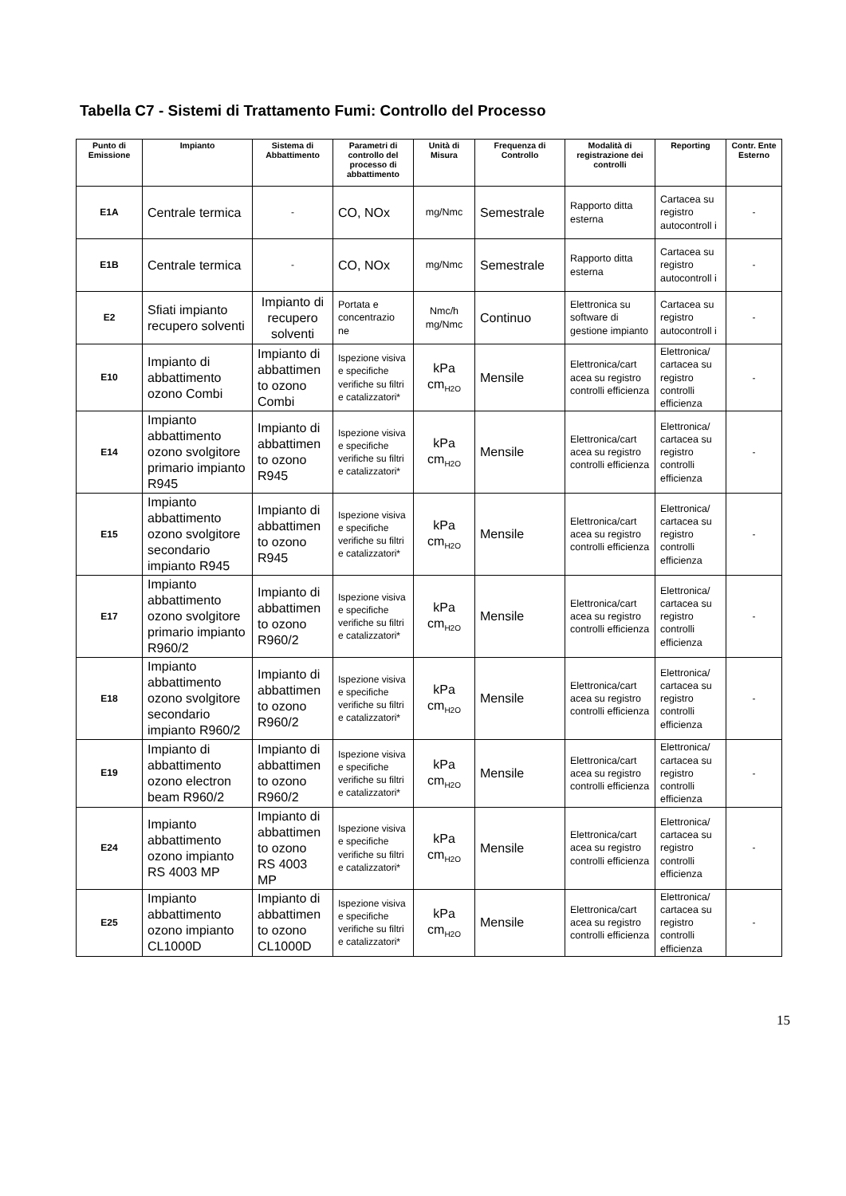Tabella C7 - Sistemi di Trattamento Fumi: Controllo del Processo
| Punto di Emissione | Impianto | Sistema di Abbattimento | Parametri di controllo del processo di abbattimento | Unità di Misura | Frequenza di Controllo | Modalità di registrazione dei controlli | Reporting | Contr. Ente Esterno |
| --- | --- | --- | --- | --- | --- | --- | --- | --- |
| E1A | Centrale termica | - | CO, NOx | mg/Nmc | Semestrale | Rapporto ditta esterna | Cartacea su registro autocontroll i | - |
| E1B | Centrale termica | - | CO, NOx | mg/Nmc | Semestrale | Rapporto ditta esterna | Cartacea su registro autocontroll i | - |
| E2 | Sfiati impianto recupero solventi | Impianto di recupero solventi | Portata e concentrazio ne | Nmc/h mg/Nmc | Continuo | Elettronica su software di gestione impianto | Cartacea su registro autocontroll i | - |
| E10 | Impianto di abbattimento ozono Combi | Impianto di abbattimen to ozono Combi | Ispezione visiva e specifiche verifiche su filtri e catalizzatori* | kPa cm<sub>H2O</sub> | Mensile | Elettronica/cart acea su registro controlli efficienza | Elettronica/ cartacea su registro controlli efficienza | - |
| E14 | Impianto abbattimento ozono svolgitore primario impianto R945 | Impianto di abbattimen to ozono R945 | Ispezione visiva e specifiche verifiche su filtri e catalizzatori* | kPa cm<sub>H2O</sub> | Mensile | Elettronica/cart acea su registro controlli efficienza | Elettronica/ cartacea su registro controlli efficienza | - |
| E15 | Impianto abbattimento ozono svolgitore secondario impianto R945 | Impianto di abbattimen to ozono R945 | Ispezione visiva e specifiche verifiche su filtri e catalizzatori* | kPa cm<sub>H2O</sub> | Mensile | Elettronica/cart acea su registro controlli efficienza | Elettronica/ cartacea su registro controlli efficienza | - |
| E17 | Impianto abbattimento ozono svolgitore primario impianto R960/2 | Impianto di abbattimen to ozono R960/2 | Ispezione visiva e specifiche verifiche su filtri e catalizzatori* | kPa cm<sub>H2O</sub> | Mensile | Elettronica/cart acea su registro controlli efficienza | Elettronica/ cartacea su registro controlli efficienza | - |
| E18 | Impianto abbattimento ozono svolgitore secondario impianto R960/2 | Impianto di abbattimen to ozono R960/2 | Ispezione visiva e specifiche verifiche su filtri e catalizzatori* | kPa cm<sub>H2O</sub> | Mensile | Elettronica/cart acea su registro controlli efficienza | Elettronica/ cartacea su registro controlli efficienza | - |
| E19 | Impianto di abbattimento ozono electron beam R960/2 | Impianto di abbattimen to ozono R960/2 | Ispezione visiva e specifiche verifiche su filtri e catalizzatori* | kPa cm<sub>H2O</sub> | Mensile | Elettronica/cart acea su registro controlli efficienza | Elettronica/ cartacea su registro controlli efficienza | - |
| E24 | Impianto abbattimento ozono impianto RS 4003 MP | Impianto di abbattimen to ozono RS 4003 MP | Ispezione visiva e specifiche verifiche su filtri e catalizzatori* | kPa cm<sub>H2O</sub> | Mensile | Elettronica/cart acea su registro controlli efficienza | Elettronica/ cartacea su registro controlli efficienza | - |
| E25 | Impianto abbattimento ozono impianto CL1000D | Impianto di abbattimen to ozono CL1000D | Ispezione visiva e specifiche verifiche su filtri e catalizzatori* | kPa cm<sub>H2O</sub> | Mensile | Elettronica/cart acea su registro controlli efficienza | Elettronica/ cartacea su registro controlli efficienza | - |
15